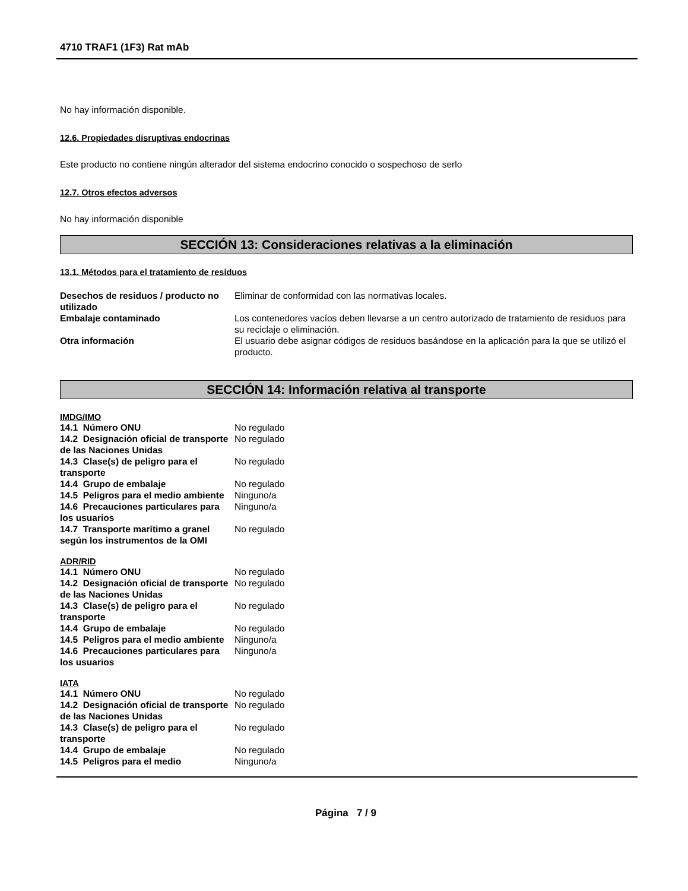4710 TRAF1 (1F3) Rat mAb
No hay información disponible.
12.6. Propiedades disruptivas endocrinas
Este producto no contiene ningún alterador del sistema endocrino conocido o sospechoso de serlo
12.7. Otros efectos adversos
No hay información disponible
SECCIÓN 13: Consideraciones relativas a la eliminación
13.1. Métodos para el tratamiento de residuos
| Desechos de residuos / producto no utilizado | Eliminar de conformidad con las normativas locales. |
| Embalaje contaminado | Los contenedores vacíos deben llevarse a un centro autorizado de tratamiento de residuos para su reciclaje o eliminación. |
| Otra información | El usuario debe asignar códigos de residuos basándose en la aplicación para la que se utilizó el producto. |
SECCIÓN 14: Información relativa al transporte
IMDG/IMO
| 14.1 Número ONU | No regulado |
| 14.2 Designación oficial de transporte de las Naciones Unidas | No regulado |
| 14.3 Clase(s) de peligro para el transporte | No regulado |
| 14.4 Grupo de embalaje | No regulado |
| 14.5 Peligros para el medio ambiente | Ninguno/a |
| 14.6 Precauciones particulares para los usuarios | Ninguno/a |
| 14.7 Transporte marítimo a granel según los instrumentos de la OMI | No regulado |
ADR/RID
| 14.1 Número ONU | No regulado |
| 14.2 Designación oficial de transporte de las Naciones Unidas | No regulado |
| 14.3 Clase(s) de peligro para el transporte | No regulado |
| 14.4 Grupo de embalaje | No regulado |
| 14.5 Peligros para el medio ambiente | Ninguno/a |
| 14.6 Precauciones particulares para los usuarios | Ninguno/a |
IATA
| 14.1 Número ONU | No regulado |
| 14.2 Designación oficial de transporte de las Naciones Unidas | No regulado |
| 14.3 Clase(s) de peligro para el transporte | No regulado |
| 14.4 Grupo de embalaje | No regulado |
| 14.5 Peligros para el medio | Ninguno/a |
Página 7 / 9